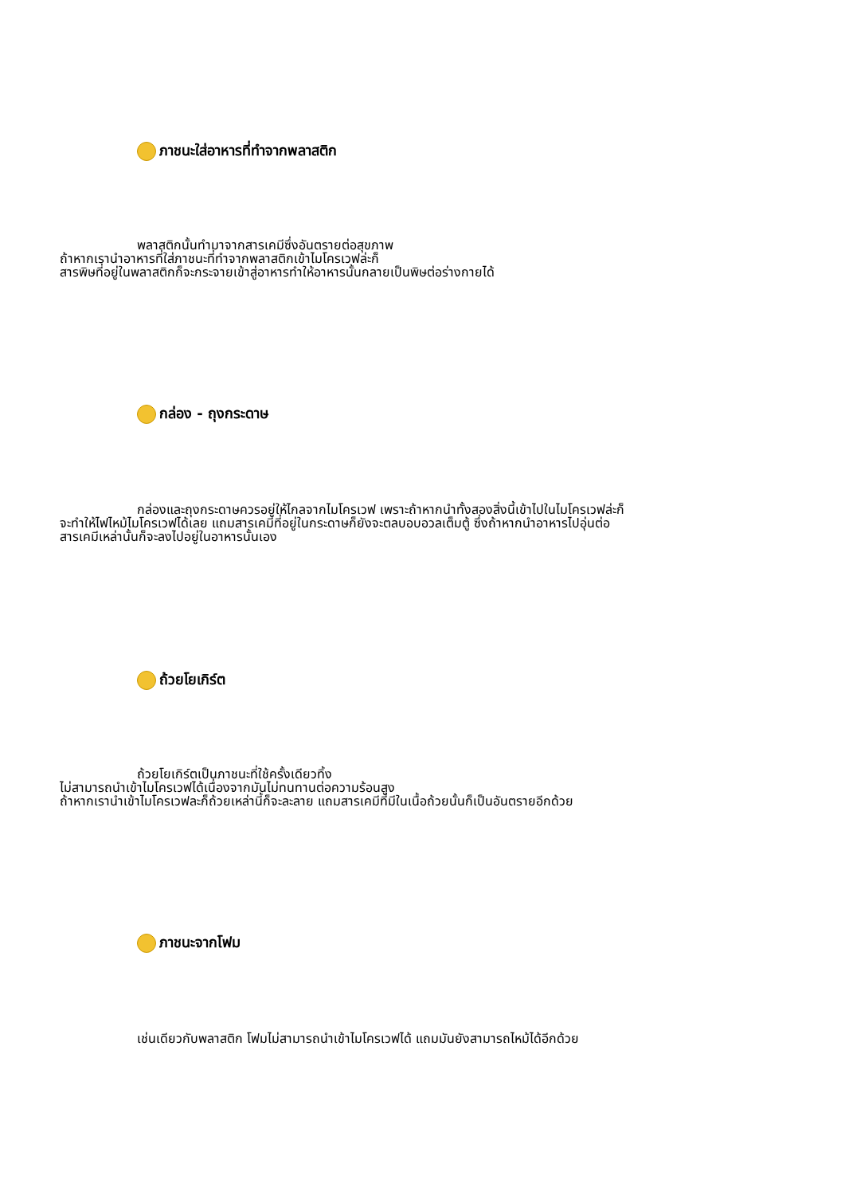ภาชนะใส่อาหารที่ทำจากพลาสติก
พลาสติกนั้นทำมาจากสารเคมีซึ่งอันตรายต่อสุขภาพ
ถ้าหากเรานำอาหารที่ใส่ภาชนะที่ทำจากพลาสติกเข้าไมโครเวฟล่ะก็
สารพิษที่อยู่ในพลาสติกก็จะกระจายเข้าสู่อาหารทำให้อาหารนั้นกลายเป็นพิษต่อร่างกายได้
กล่อง - ถุงกระดาษ
กล่องและถุงกระดาษควรอยู่ให้ไกลจากไมโครเวฟ เพราะถ้าหากนำทั้งสองสิ่งนี้เข้าไปในไมโครเวฟล่ะก็
จะทำให้ไฟไหม้ไมโครเวฟได้เลย แถมสารเคมีที่อยู่ในกระดาษก็ยังจะตลบอบอวลเต็มตู้ ซึ่งถ้าหากนำอาหารไปอุ่นต่อ
สารเคมีเหล่านั้นก็จะลงไปอยู่ในอาหารนั้นเอง
ถ้วยโยเกิร์ต
ถ้วยโยเกิร์ตเป็นภาชนะที่ใช้ครั้งเดียวทิ้ง
ไม่สามารถนำเข้าไมโครเวฟได้เนื่องจากมันไม่ทนทานต่อความร้อนสูง
ถ้าหากเรานำเข้าไมโครเวฟละก็ถ้วยเหล่านี้ก็จะละลาย แถมสารเคมีที่มีในเนื้อถ้วยนั้นก็เป็นอันตรายอีกด้วย
ภาชนะจากโฟม
เช่นเดียวกับพลาสติก โฟมไม่สามารถนำเข้าไมโครเวฟได้ แถมมันยังสามารถไหม้ได้อีกด้วย